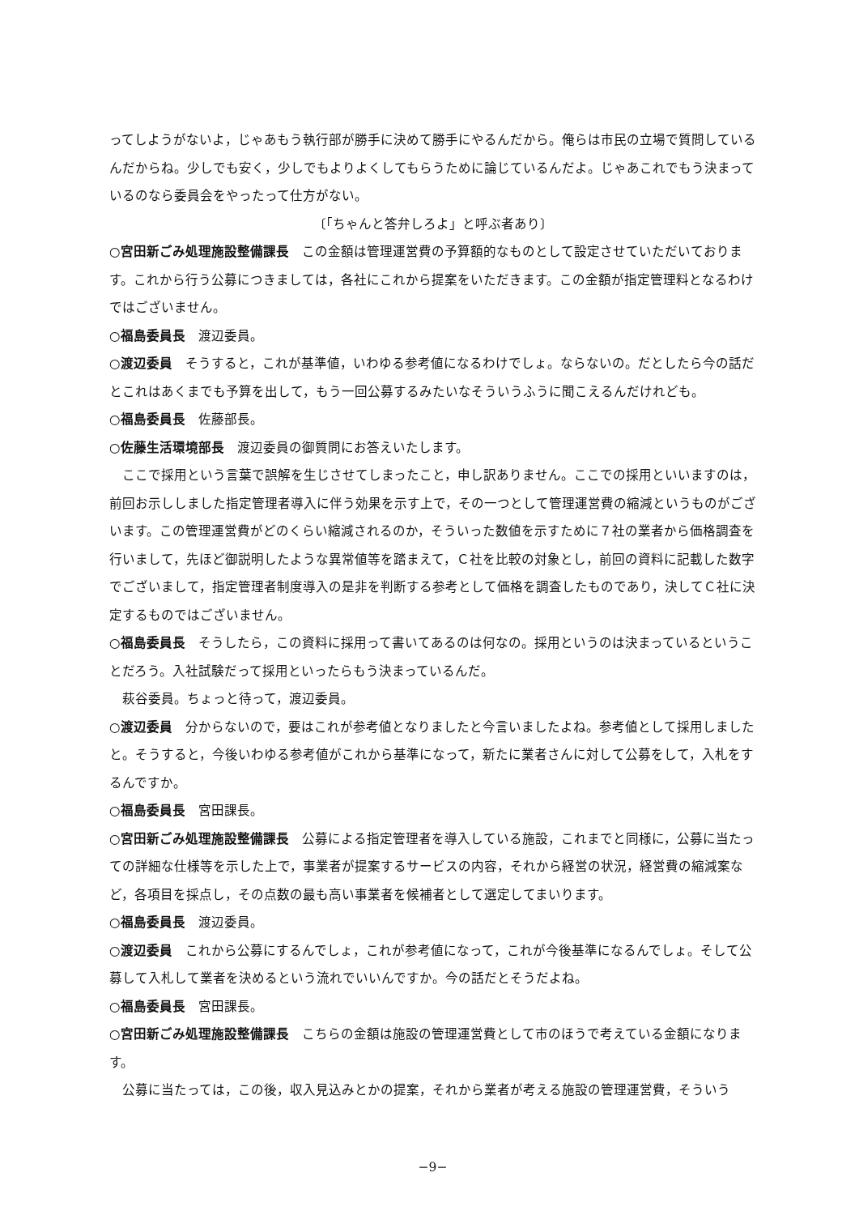ってしようがないよ，じゃあもう執行部が勝手に決めて勝手にやるんだから。俺らは市民の立場で質問しているんだからね。少しでも安く，少しでもよりよくしてもらうために論じているんだよ。じゃあこれでもう決まっているのなら委員会をやったって仕方がない。
〔「ちゃんと答弁しろよ」と呼ぶ者あり〕
○宮田新ごみ処理施設整備課長　この金額は管理運営費の予算額的なものとして設定させていただいております。これから行う公募につきましては，各社にこれから提案をいただきます。この金額が指定管理料となるわけではございません。
○福島委員長　渡辺委員。
○渡辺委員　そうすると，これが基準値，いわゆる参考値になるわけでしょ。ならないの。だとしたら今の話だとこれはあくまでも予算を出して，もう一回公募するみたいなそういうふうに聞こえるんだけれども。
○福島委員長　佐藤部長。
○佐藤生活環境部長　渡辺委員の御質問にお答えいたします。
ここで採用という言葉で誤解を生じさせてしまったこと，申し訳ありません。ここでの採用といいますのは，前回お示ししました指定管理者導入に伴う効果を示す上で，その一つとして管理運営費の縮減というものがございます。この管理運営費がどのくらい縮減されるのか，そういった数値を示すために７社の業者から価格調査を行いまして，先ほど御説明したような異常値等を踏まえて，Ｃ社を比較の対象とし，前回の資料に記載した数字でございまして，指定管理者制度導入の是非を判断する参考として価格を調査したものであり，決してＣ社に決定するものではございません。
○福島委員長　そうしたら，この資料に採用って書いてあるのは何なの。採用というのは決まっているということだろう。入社試験だって採用といったらもう決まっているんだ。
萩谷委員。ちょっと待って，渡辺委員。
○渡辺委員　分からないので，要はこれが参考値となりましたと今言いましたよね。参考値として採用しましたと。そうすると，今後いわゆる参考値がこれから基準になって，新たに業者さんに対して公募をして，入札をするんですか。
○福島委員長　宮田課長。
○宮田新ごみ処理施設整備課長　公募による指定管理者を導入している施設，これまでと同様に，公募に当たっての詳細な仕様等を示した上で，事業者が提案するサービスの内容，それから経営の状況，経営費の縮減案など，各項目を採点し，その点数の最も高い事業者を候補者として選定してまいります。
○福島委員長　渡辺委員。
○渡辺委員　これから公募にするんでしょ，これが参考値になって，これが今後基準になるんでしょ。そして公募して入札して業者を決めるという流れでいいんですか。今の話だとそうだよね。
○福島委員長　宮田課長。
○宮田新ごみ処理施設整備課長　こちらの金額は施設の管理運営費として市のほうで考えている金額になります。
公募に当たっては，この後，収入見込みとかの提案，それから業者が考える施設の管理運営費，そういう
−9−